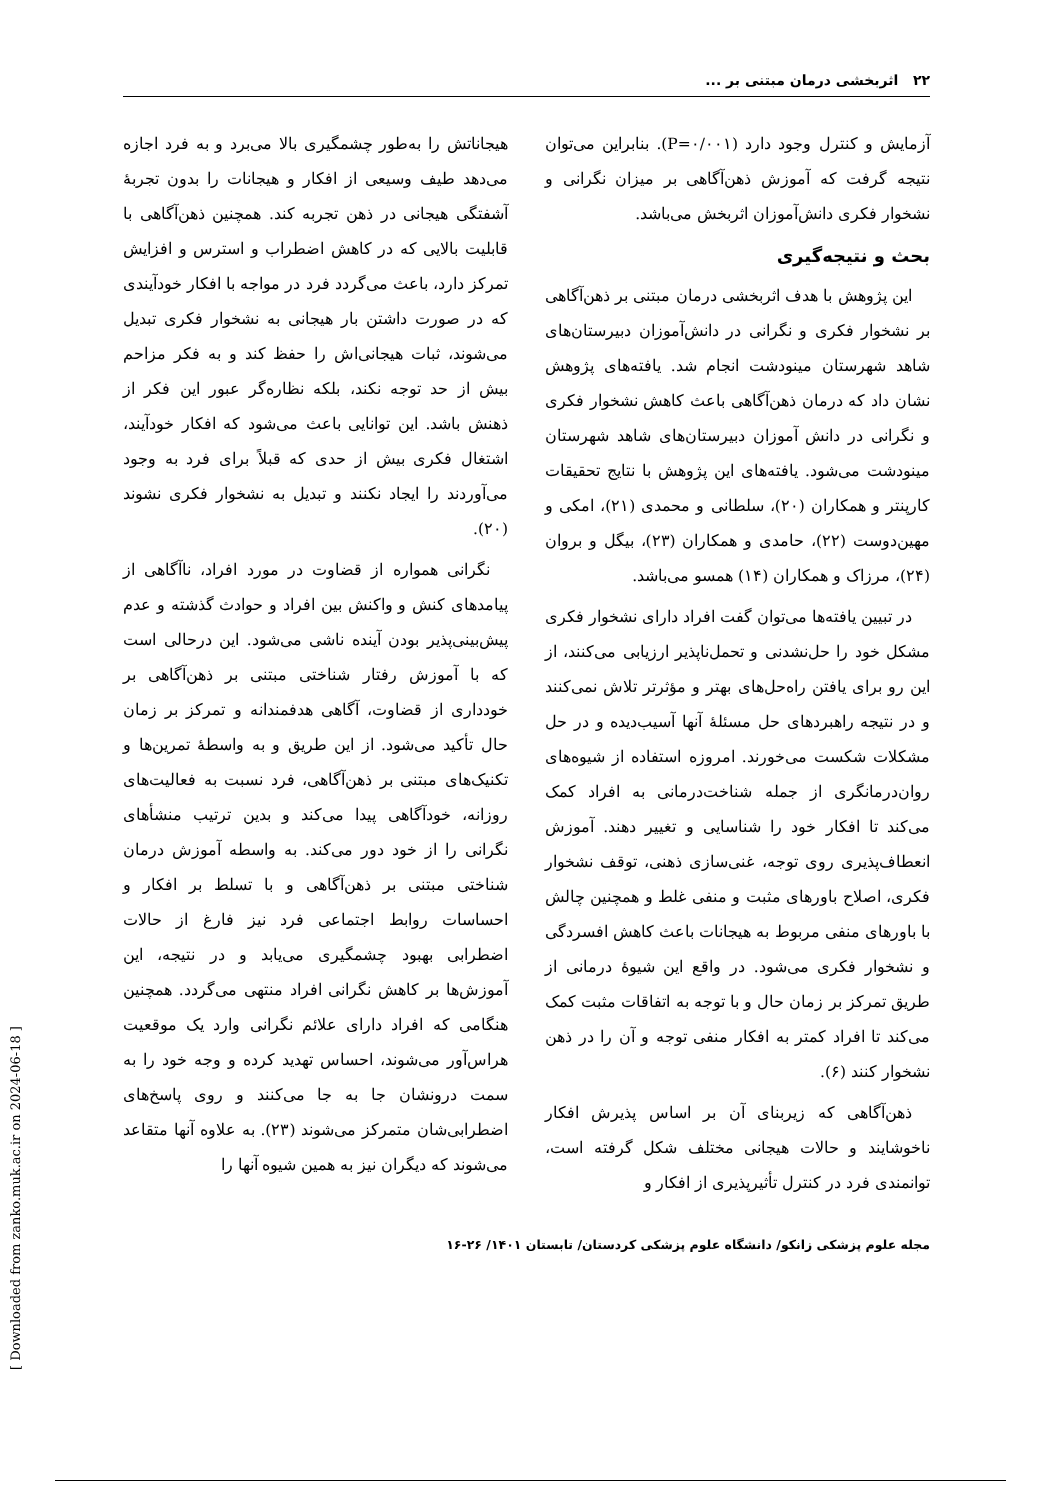۲۲ اثربخشی درمان مبتنی بر ...
آزمایش و کنترل وجود دارد (P=۰/۰۰۱). بنابراین می‌توان نتیجه گرفت که آموزش ذهن‌آگاهی بر میزان نگرانی و نشخوار فکری دانش‌آموزان اثربخش می‌باشد.
بحث و نتیجه‌گیری
این پژوهش با هدف اثربخشی درمان مبتنی بر ذهن‌آگاهی بر نشخوار فکری و نگرانی در دانش‌آموزان دبیرستان‌های شاهد شهرستان مینودشت انجام شد. یافته‌های پژوهش نشان داد که درمان ذهن‌آگاهی باعث کاهش نشخوار فکری و نگرانی در دانش آموزان دبیرستان‌های شاهد شهرستان مینودشت می‌شود. یافته‌های این پژوهش با نتایج تحقیقات کارپنتر و همکاران (۲۰)، سلطانی و محمدی (۲۱)، امکی و مهین‌دوست (۲۲)، حامدی و همکاران (۲۳)، بیگل و بروان (۲۴)، مرزاک و همکاران (۱۴) همسو می‌باشد.
در تبیین یافته‌ها می‌توان گفت افراد دارای نشخوار فکری مشکل خود را حل‌نشدنی و تحمل‌ناپذیر ارزیابی می‌کنند، از این رو برای یافتن راه‌حل‌های بهتر و مؤثرتر تلاش نمی‌کنند و در نتیجه راهبردهای حل مسئلهٔ آنها آسیب‌دیده و در حل مشکلات شکست می‌خورند. امروزه استفاده از شیوه‌های روان‌درمانگری از جمله شناخت‌درمانی به افراد کمک می‌کند تا افکار خود را شناسایی و تغییر دهند. آموزش انعطاف‌پذیری روی توجه، غنی‌سازی ذهنی، توقف نشخوار فکری، اصلاح باورهای مثبت و منفی غلط و همچنین چالش با باورهای منفی مربوط به هیجانات باعث کاهش افسردگی و نشخوار فکری می‌شود. در واقع این شیوهٔ درمانی از طریق تمرکز بر زمان حال و با توجه به اتفاقات مثبت کمک می‌کند تا افراد کمتر به افکار منفی توجه و آن را در ذهن نشخوار کنند (۶).
ذهن‌آگاهی که زیربنای آن بر اساس پذیرش افکار ناخوشایند و حالات هیجانی مختلف شکل گرفته است، توانمندی فرد در کنترل تأثیرپذیری از افکار و
هیجاناتش را به‌طور چشمگیری بالا می‌برد و به فرد اجازه می‌دهد طیف وسیعی از افکار و هیجانات را بدون تجربهٔ آشفتگی هیجانی در ذهن تجربه کند. همچنین ذهن‌آگاهی با قابلیت بالایی که در کاهش اضطراب و استرس و افزایش تمرکز دارد، باعث می‌گردد فرد در مواجه با افکار خودآیندی که در صورت داشتن بار هیجانی به نشخوار فکری تبدیل می‌شوند، ثبات هیجانی‌اش را حفظ کند و به فکر مزاحم بیش از حد توجه نکند، بلکه نظاره‌گر عبور این فکر از ذهنش باشد. این توانایی باعث می‌شود که افکار خودآیند، اشتغال فکری بیش از حدی که قبلاً برای فرد به وجود می‌آوردند را ایجاد نکنند و تبدیل به نشخوار فکری نشوند (۲۰).
نگرانی همواره از قضاوت در مورد افراد، ناآگاهی از پیامدهای کنش و واکنش بین افراد و حوادث گذشته و عدم پیش‌بینی‌پذیر بودن آینده ناشی می‌شود. این درحالی است که با آموزش رفتار شناختی مبتنی بر ذهن‌آگاهی بر خودداری از قضاوت، آگاهی هدفمندانه و تمرکز بر زمان حال تأکید می‌شود. از این طریق و به واسطهٔ تمرین‌ها و تکنیک‌های مبتنی بر ذهن‌آگاهی، فرد نسبت به فعالیت‌های روزانه، خودآگاهی پیدا می‌کند و بدین ترتیب منشأهای نگرانی را از خود دور می‌کند. به واسطه آموزش درمان شناختی مبتنی بر ذهن‌آگاهی و با تسلط بر افکار و احساسات روابط اجتماعی فرد نیز فارغ از حالات اضطرابی بهبود چشمگیری می‌یابد و در نتیجه، این آموزش‌ها بر کاهش نگرانی افراد منتهی می‌گردد. همچنین هنگامی که افراد دارای علائم نگرانی وارد یک موقعیت هراس‌آور می‌شوند، احساس تهدید کرده و وجه خود را به سمت درونشان جا به جا می‌کنند و روی پاسخ‌های اضطرابی‌شان متمرکز می‌شوند (۲۳). به علاوه آنها متقاعد می‌شوند که دیگران نیز به همین شیوه آنها را
مجله علوم پزشکی زانکو/ دانشگاه علوم پزشکی کردستان/ تابستان ۱۴۰۱/ ۲۶-۱۶
[ Downloaded from zanko.muk.ac.ir on 2024-06-18 ]